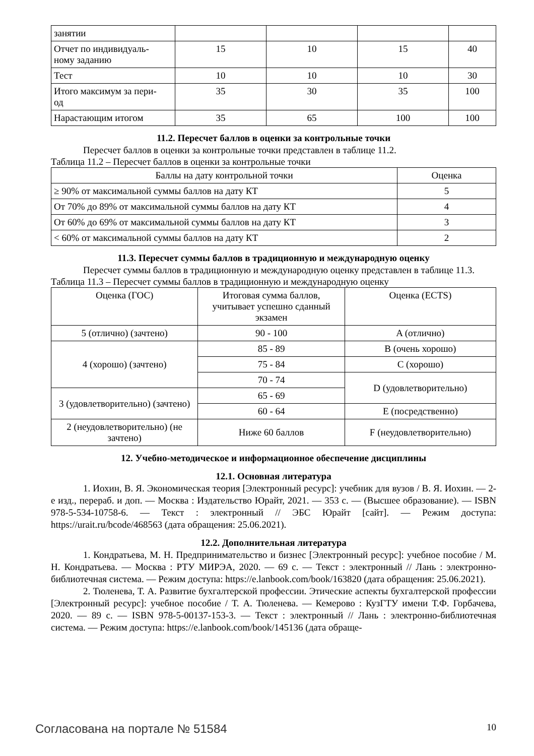| занятии | | | | |
| Отчет по индивидуаль- ному заданию | 15 | 10 | 15 | 40 |
| Тест | 10 | 10 | 10 | 30 |
| Итого максимум за пери- од | 35 | 30 | 35 | 100 |
| Нарастающим итогом | 35 | 65 | 100 | 100 |
11.2. Пересчет баллов в оценки за контрольные точки
Пересчет баллов в оценки за контрольные точки представлен в таблице 11.2.
Таблица 11.2 – Пересчет баллов в оценки за контрольные точки
| Баллы на дату контрольной точки | Оценка |
| --- | --- |
| ≥ 90% от максимальной суммы баллов на дату КТ | 5 |
| От 70% до 89% от максимальной суммы баллов на дату КТ | 4 |
| От 60% до 69% от максимальной суммы баллов на дату КТ | 3 |
| < 60% от максимальной суммы баллов на дату КТ | 2 |
11.3. Пересчет суммы баллов в традиционную и международную оценку
Пересчет суммы баллов в традиционную и международную оценку представлен в таблице 11.3.
Таблица 11.3 – Пересчет суммы баллов в традиционную и международную оценку
| Оценка (ГОС) | Итоговая сумма баллов, учитывает успешно сданный экзамен | Оценка (ECTS) |
| --- | --- | --- |
| 5 (отлично) (зачтено) | 90 - 100 | A (отлично) |
| 4 (хорошо) (зачтено) | 85 - 89 | B (очень хорошо) |
| | 75 - 84 | C (хорошо) |
| | 70 - 74 | D (удовлетворительно) |
| 3 (удовлетворительно) (зачтено) | 65 - 69 | |
| | 60 - 64 | E (посредственно) |
| 2 (неудовлетворительно) (не зачтено) | Ниже 60 баллов | F (неудовлетворительно) |
12. Учебно-методическое и информационное обеспечение дисциплины
12.1. Основная литература
1. Иохин, В. Я. Экономическая теория [Электронный ресурс]: учебник для вузов / В. Я. Иохин. — 2-е изд., перераб. и доп. — Москва : Издательство Юрайт, 2021. — 353 с. — (Высшее образование). — ISBN 978-5-534-10758-6. — Текст : электронный // ЭБС Юрайт [сайт]. — Режим доступа: https://urait.ru/bcode/468563 (дата обращения: 25.06.2021).
12.2. Дополнительная литература
1. Кондратьева, М. Н. Предпринимательство и бизнес [Электронный ресурс]: учебное пособие / М. Н. Кондратьева. — Москва : РТУ МИРЭА, 2020. — 69 с. — Текст : электронный // Лань : электронно-библиотечная система. — Режим доступа: https://e.lanbook.com/book/163820 (дата обращения: 25.06.2021).
2. Тюленева, Т. А. Развитие бухгалтерской профессии. Этические аспекты бухгалтерской профессии [Электронный ресурс]: учебное пособие / Т. А. Тюленева. — Кемерово : КузГТУ имени Т.Ф. Горбачева, 2020. — 89 с. — ISBN 978-5-00137-153-3. — Текст : электронный // Лань : электронно-библиотечная система. — Режим доступа: https://e.lanbook.com/book/145136 (дата обраще-
Согласована на портале № 51584 10